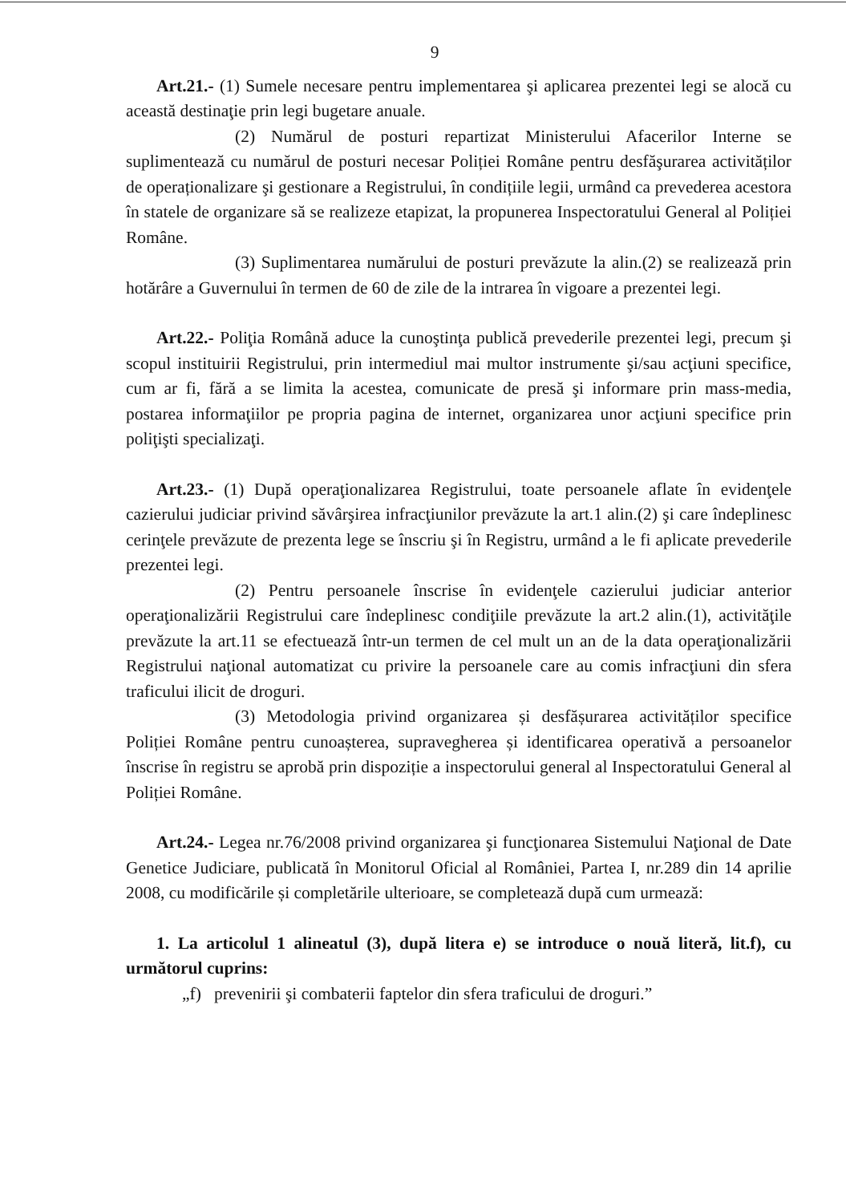9
Art.21.- (1) Sumele necesare pentru implementarea şi aplicarea prezentei legi se alocă cu această destinaţie prin legi bugetare anuale.
(2) Numărul de posturi repartizat Ministerului Afacerilor Interne se suplimentează cu numărul de posturi necesar Poliției Române pentru desfăşurarea activităților de operaționalizare şi gestionare a Registrului, în condițiile legii, urmând ca prevederea acestora în statele de organizare să se realizeze etapizat, la propunerea Inspectoratului General al Poliției Române.
(3) Suplimentarea numărului de posturi prevăzute la alin.(2) se realizează prin hotărâre a Guvernului în termen de 60 de zile de la intrarea în vigoare a prezentei legi.
Art.22.- Poliţia Română aduce la cunoştinţa publică prevederile prezentei legi, precum şi scopul instituirii Registrului, prin intermediul mai multor instrumente şi/sau acţiuni specifice, cum ar fi, fără a se limita la acestea, comunicate de presă şi informare prin mass-media, postarea informaţiilor pe propria pagina de internet, organizarea unor acţiuni specifice prin poliţişti specializaţi.
Art.23.- (1) După operaţionalizarea Registrului, toate persoanele aflate în evidenţele cazierului judiciar privind săvârşirea infracţiunilor prevăzute la art.1 alin.(2) şi care îndeplinesc cerinţele prevăzute de prezenta lege se înscriu şi în Registru, urmând a le fi aplicate prevederile prezentei legi.
(2) Pentru persoanele înscrise în evidenţele cazierului judiciar anterior operaţionalizării Registrului care îndeplinesc condiţiile prevăzute la art.2 alin.(1), activităţile prevăzute la art.11 se efectuează într-un termen de cel mult un an de la data operaţionalizării Registrului naţional automatizat cu privire la persoanele care au comis infracţiuni din sfera traficului ilicit de droguri.
(3) Metodologia privind organizarea și desfășurarea activităților specifice Poliției Române pentru cunoașterea, supravegherea și identificarea operativă a persoanelor înscrise în registru se aprobă prin dispoziție a inspectorului general al Inspectoratului General al Poliției Române.
Art.24.- Legea nr.76/2008 privind organizarea şi funcţionarea Sistemului Naţional de Date Genetice Judiciare, publicată în Monitorul Oficial al României, Partea I, nr.289 din 14 aprilie 2008, cu modificările și completările ulterioare, se completează după cum urmează:
1. La articolul 1 alineatul (3), după litera e) se introduce o nouă literă, lit.f), cu următorul cuprins:
„f) prevenirii şi combaterii faptelor din sfera traficului de droguri.”